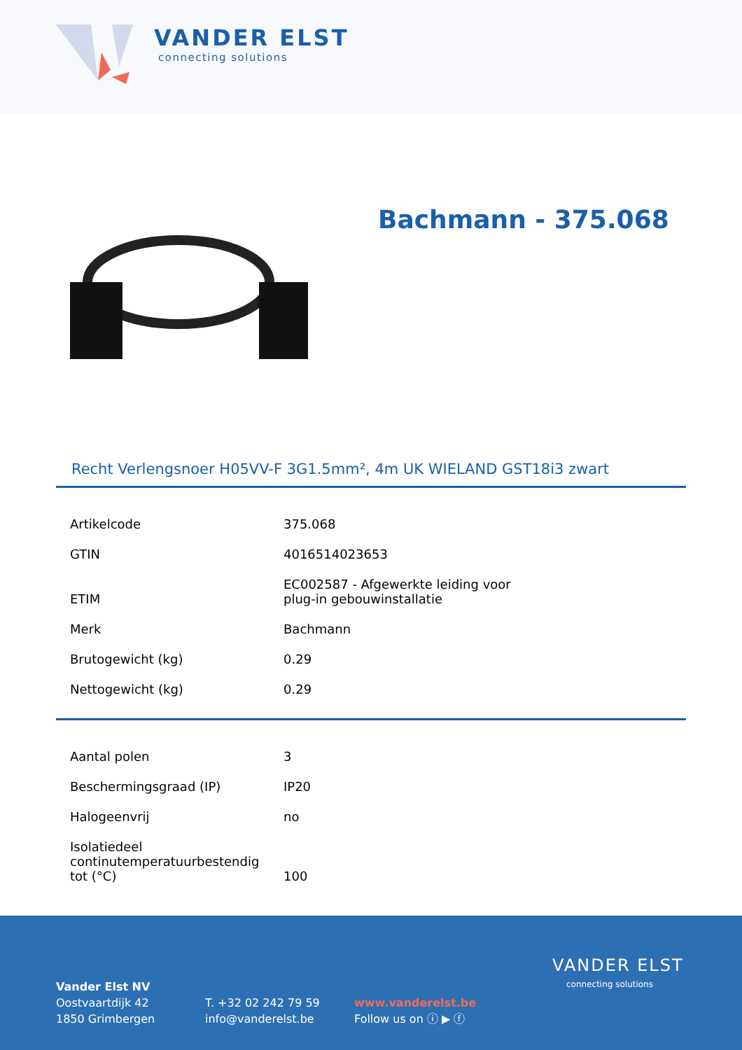VANDER ELST
connecting solutions
Bachmann - 375.068
Recht Verlengsnoer H05VV-F 3G1.5mm², 4m UK WIELAND GST18i3 zwart
| Artikelcode | 375.068 |
| GTIN | 4016514023653 |
| ETIM | EC002587 - Afgewerkte leiding voor plug-in gebouwinstallatie |
| Merk | Bachmann |
| Brutogewicht (kg) | 0.29 |
| Nettogewicht (kg) | 0.29 |
| Aantal polen | 3 |
| Beschermingsgraad (IP) | IP20 |
| Halogeenvrij | no |
| Isolatiedeel continutemperatuurbestendig tot (°C) | 100 |
Vander Elst NV
Oostvaartdijk 42
1850 Grimbergen
T. +32 02 242 79 59
info@vanderelst.be
www.vanderelst.be
Follow us on ⓘ ▶ ⓕ
VANDER ELST
connecting solutions